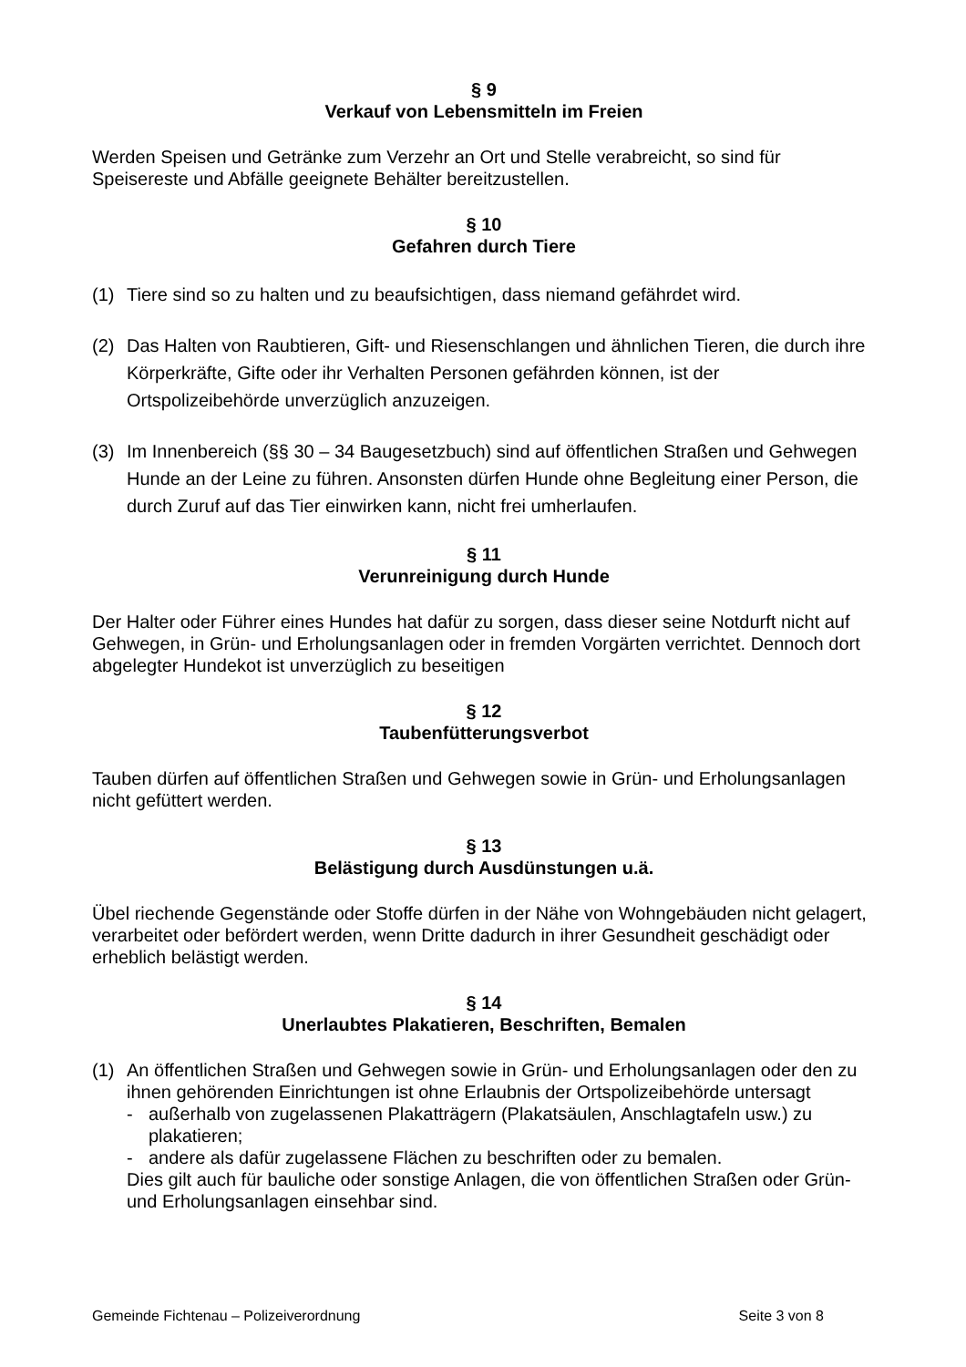§ 9
Verkauf von Lebensmitteln im Freien
Werden Speisen und Getränke zum Verzehr an Ort und Stelle verabreicht, so sind für Speisereste und Abfälle geeignete Behälter bereitzustellen.
§ 10
Gefahren durch Tiere
(1) Tiere sind so zu halten und zu beaufsichtigen, dass niemand gefährdet wird.
(2) Das Halten von Raubtieren, Gift- und Riesenschlangen und ähnlichen Tieren, die durch ihre Körperkräfte, Gifte oder ihr Verhalten Personen gefährden können, ist der Ortspolizeibehörde unverzüglich anzuzeigen.
(3) Im Innenbereich (§§ 30 – 34 Baugesetzbuch) sind auf öffentlichen Straßen und Gehwegen Hunde an der Leine zu führen. Ansonsten dürfen Hunde ohne Begleitung einer Person, die durch Zuruf auf das Tier einwirken kann, nicht frei umherlaufen.
§ 11
Verunreinigung durch Hunde
Der Halter oder Führer eines Hundes hat dafür zu sorgen, dass dieser seine Notdurft nicht auf Gehwegen, in Grün- und Erholungsanlagen oder in fremden Vorgärten verrichtet. Dennoch dort abgelegter Hundekot ist unverzüglich zu beseitigen
§ 12
Taubenfütterungsverbot
Tauben dürfen auf öffentlichen Straßen und Gehwegen sowie in Grün- und Erholungsanlagen nicht gefüttert werden.
§ 13
Belästigung durch Ausdünstungen u.ä.
Übel riechende Gegenstände oder Stoffe dürfen in der Nähe von Wohngebäuden nicht gelagert, verarbeitet oder befördert werden, wenn Dritte dadurch in ihrer Gesundheit geschädigt oder erheblich belästigt werden.
§ 14
Unerlaubtes Plakatieren, Beschriften, Bemalen
(1) An öffentlichen Straßen und Gehwegen sowie in Grün- und Erholungsanlagen oder den zu ihnen gehörenden Einrichtungen ist ohne Erlaubnis der Ortspolizeibehörde untersagt
- außerhalb von zugelassenen Plakatträgern (Plakatsäulen, Anschlagtafeln usw.) zu plakatieren;
- andere als dafür zugelassene Flächen zu beschriften oder zu bemalen.
Dies gilt auch für bauliche oder sonstige Anlagen, die von öffentlichen Straßen oder Grün-und Erholungsanlagen einsehbar sind.
Gemeinde Fichtenau – Polizeiverordnung Seite 3 von 8